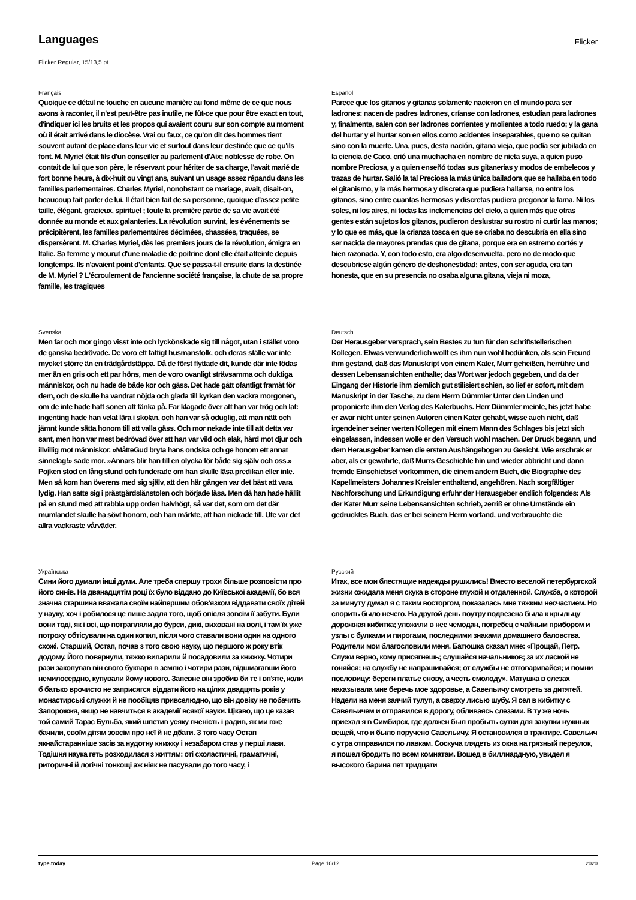Languages
Flicker
Flicker Regular, 15/13,5 pt
Français
Quoique ce détail ne touche en aucune manière au fond même de ce que nous avons à raconter, il n'est peut-être pas inutile, ne fût-ce que pour être exact en tout, d'indiquer ici les bruits et les propos qui avaient couru sur son compte au moment où il était arrivé dans le diocèse. Vrai ou faux, ce qu'on dit des hommes tient souvent autant de place dans leur vie et surtout dans leur destinée que ce qu'ils font. M. Myriel était fils d'un conseiller au parlement d'Aix; noblesse de robe. On contait de lui que son père, le réservant pour hériter de sa charge, l'avait marié de fort bonne heure, à dix-huit ou vingt ans, suivant un usage assez répandu dans les familles parlementaires. Charles Myriel, nonobstant ce mariage, avait, disait-on, beaucoup fait parler de lui. Il était bien fait de sa personne, quoique d'assez petite taille, élégant, gracieux, spirituel ; toute la première partie de sa vie avait été donnée au monde et aux galanteries. La révolution survint, les événements se précipitèrent, les familles parlementaires décimées, chassées, traquées, se dispersèrent. M. Charles Myriel, dès les premiers jours de la révolution, émigra en Italie. Sa femme y mourut d'une maladie de poitrine dont elle était atteinte depuis longtemps. Ils n'avaient point d'enfants. Que se passa-t-il ensuite dans la destinée de M. Myriel ? L'écroulement de l'ancienne société française, la chute de sa propre famille, les tragiques
Español
Parece que los gitanos y gitanas solamente nacieron en el mundo para ser ladrones: nacen de padres ladrones, críanse con ladrones, estudian para ladrones y, finalmente, salen con ser ladrones corrientes y molientes a todo ruedo; y la gana del hurtar y el hurtar son en ellos como acidentes inseparables, que no se quitan sino con la muerte. Una, pues, desta nación, gitana vieja, que podía ser jubilada en la ciencia de Caco, crió una muchacha en nombre de nieta suya, a quien puso nombre Preciosa, y a quien enseñó todas sus gitanerías y modos de embelecos y trazas de hurtar. Salió la tal Preciosa la más única bailadora que se hallaba en todo el gitanismo, y la más hermosa y discreta que pudiera hallarse, no entre los gitanos, sino entre cuantas hermosas y discretas pudiera pregonar la fama. Ni los soles, ni los aires, ni todas las inclemencias del cielo, a quien más que otras gentes están sujetos los gitanos, pudieron deslustrar su rostro ni curtir las manos; y lo que es más, que la crianza tosca en que se criaba no descubría en ella sino ser nacida de mayores prendas que de gitana, porque era en estremo cortés y bien razonada. Y, con todo esto, era algo desenvuelta, pero no de modo que descubriese algún género de deshonestidad; antes, con ser aguda, era tan honesta, que en su presencia no osaba alguna gitana, vieja ni moza,
Svenska
Men far och mor gingo visst inte och lyckönskade sig till något, utan i stället voro de ganska bedrövade. De voro ett fattigt husmansfolk, och deras ställe var inte mycket större än en trädgårdstäppa. Då de först flyttade dit, kunde där inte födas mer än en gris och ett par höns, men de voro ovanligt strävsamma och duktiga människor, och nu hade de både kor och gäss. Det hade gått ofantligt framåt för dem, och de skulle ha vandrat nöjda och glada till kyrkan den vackra morgonen, om de inte hade haft sonen att tänka på. Far klagade över att han var trög och lat: ingenting hade han velat lära i skolan, och han var så oduglig, att man nätt och jämnt kunde sätta honom till att valla gäss. Och mor nekade inte till att detta var sant, men hon var mest bedrövad över att han var vild och elak, hård mot djur och illvillig mot människor. »MåtteGud bryta hans ondska och ge honom ett annat sinnelag!» sade mor. »Annars blir han till en olycka för både sig själv och oss.» Pojken stod en lång stund och funderade om han skulle läsa predikan eller inte. Men så kom han överens med sig själv, att den här gången var det bäst att vara lydig. Han satte sig i prästgårdslänstolen och började läsa. Men då han hade hållit på en stund med att rabbla upp orden halvhögt, så var det, som om det där mumlandet skulle ha sövt honom, och han märkte, att han nickade till. Ute var det allra vackraste vårväder.
Deutsch
Der Herausgeber versprach, sein Bestes zu tun für den schriftstellerischen Kollegen. Etwas verwunderlich wollt es ihm nun wohl bedünken, als sein Freund ihm gestand, daß das Manuskript von einem Kater, Murr geheißen, herrühre und dessen Lebensansichten enthalte; das Wort war jedoch gegeben, und da der Eingang der Historie ihm ziemlich gut stilisiert schien, so lief er sofort, mit dem Manuskript in der Tasche, zu dem Herrn Dümmler Unter den Linden und proponierte ihm den Verlag des Katerbuchs. Herr Dümmler meinte, bis jetzt habe er zwar nicht unter seinen Autoren einen Kater gehabt, wisse auch nicht, daß irgendeiner seiner werten Kollegen mit einem Mann des Schlages bis jetzt sich eingelassen, indessen wolle er den Versuch wohl machen. Der Druck begann, und dem Herausgeber kamen die ersten Aushängebogen zu Gesicht. Wie erschrak er aber, als er gewahrte, daß Murrs Geschichte hin und wieder abbricht und dann fremde Einschiebsel vorkommen, die einem andern Buch, die Biographie des Kapellmeisters Johannes Kreisler enthaltend, angehören. Nach sorgfältiger Nachforschung und Erkundigung erfuhr der Herausgeber endlich folgendes: Als der Kater Murr seine Lebensansichten schrieb, zerriß er ohne Umstände ein gedrucktes Buch, das er bei seinem Herrn vorfand, und verbrauchte die
Українська
Сини його думали інші думи. Але треба спершу трохи більше розповісти про його синів. На дванадцятім році їх було віддано до Київської академії, бо вся значна старшина вважала своїм найпершим обов'язком віддавати своїх дітей у науку, хоч і робилося це лише задля того, щоб опісля зовсім її забути. Були вони тоді, як і всі, що потрапляли до бурси, дикі, виховані на волі, і там їх уже потроху обтісували на один копил, після чого ставали вони один на одного схожі. Старший, Остап, почав з того свою науку, що першого ж року втік додому. Його повернули, тяжко випарили й посадовили за книжку. Чотири рази закопував він свого букваря в землю і чотири рази, відшмагавши його немилосердно, купували йому нового. Запевне він зробив би те і вп'яте, коли б батько врочисто не заприсягся віддати його на цілих двадцять років у монастирські служки й не пообіцяв привселюдно, що він довіку не побачить Запорожжя, якщо не навчиться в академії всякої науки. Цікаво, що це казав той самий Тарас Бульба, який шпетив усяку вченість і радив, як ми вже бачили, своїм дітям зовсім про неї й не дбати. З того часу Остап якнайстаранніше засів за нудотну книжку і незабаром став у перші лави. Тодішня наука геть розходилася з життям: оті схоластичні, граматичні, риторичні й логічні тонкощі аж ніяк не пасували до того часу, і
Русский
Итак, все мои блестящие надежды рушились! Вместо веселой петербургской жизни ожидала меня скука в стороне глухой и отдаленной. Служба, о которой за минуту думал я с таким восторгом, показалась мне тяжким несчастием. Но спорить было нечего. На другой день поутру подвезена была к крыльцу дорожная кибитка; уложили в нее чемодан, погребец с чайным прибором и узлы с булками и пирогами, последними знаками домашнего баловства. Родители мои благословили меня. Батюшка сказал мне: «Прощай, Петр. Служи верно, кому присягнешь; слушайся начальников; за их лаской не гоняйся; на службу не напрашивайся; от службы не отговаривайся; и помни пословицу: береги платье снову, а честь смолоду». Матушка в слезах наказывала мне беречь мое здоровье, а Савельичу смотреть за дитятей. Надели на меня заячий тулуп, а сверху лисью шубу. Я сел в кибитку с Савельичем и отправился в дорогу, обливаясь слезами. В ту же ночь приехал я в Симбирск, где должен был пробыть сутки для закупки нужных вещей, что и было поручено Савельичу. Я остановился в трактире. Савельич с утра отправился по лавкам. Соскуча глядеть из окна на грязный переулок, я пошел бродить по всем комнатам. Вошед в биллиардную, увидел я высокого барина лет тридцати
type.today Page 10/12 2020